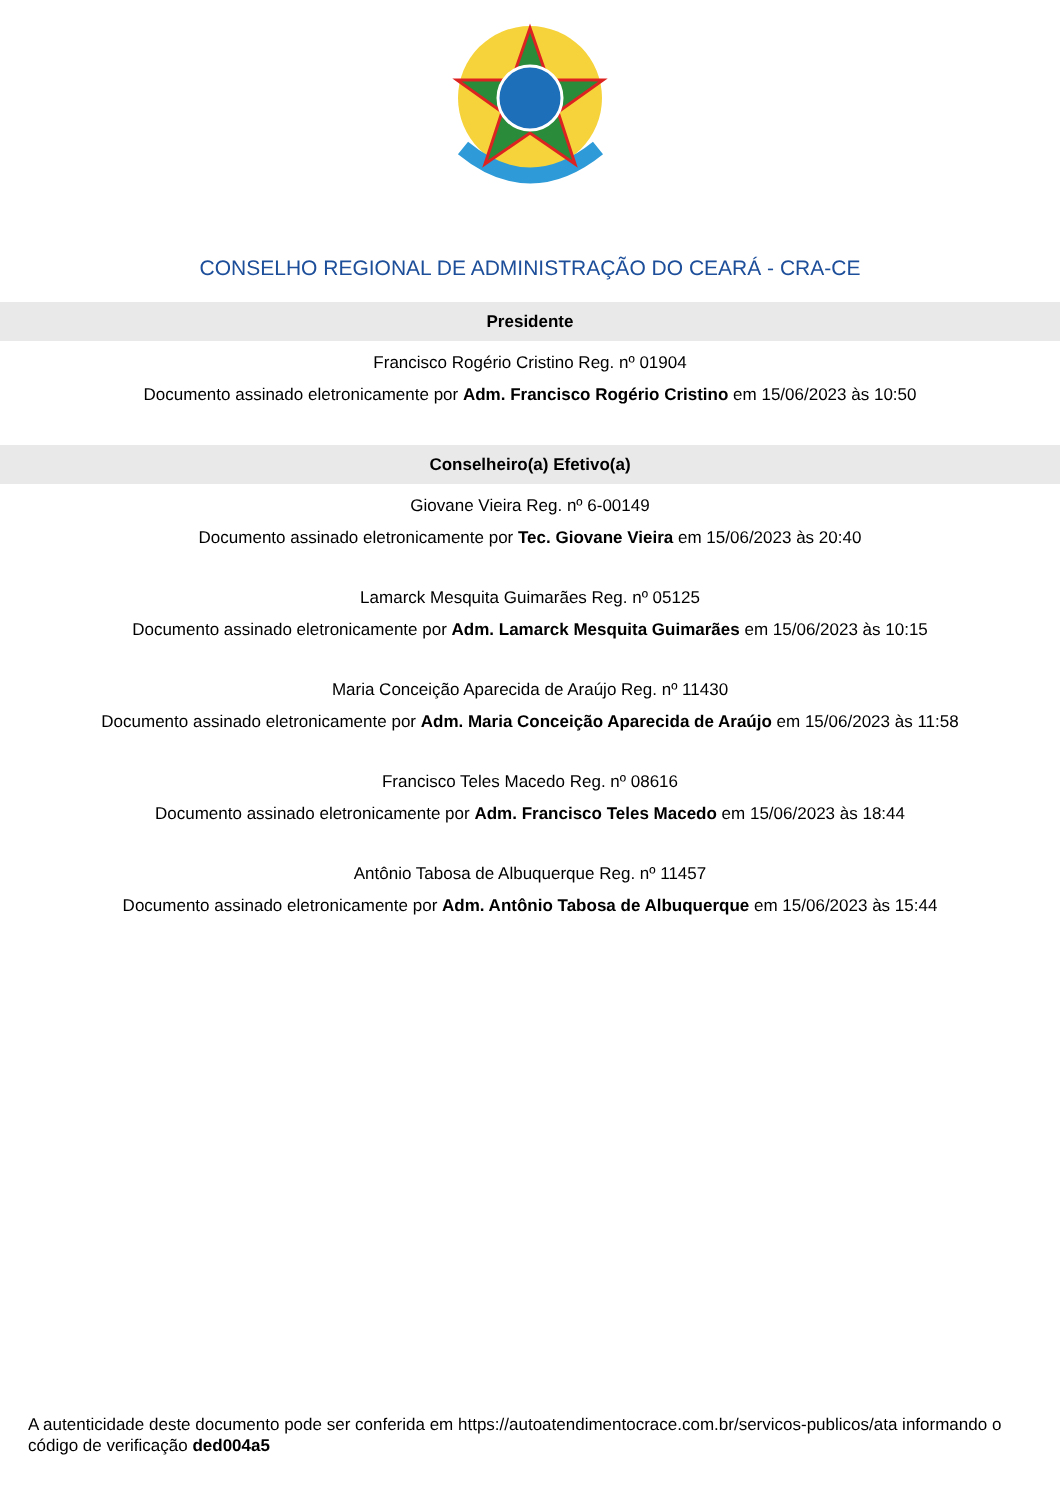CONSELHO REGIONAL DE ADMINISTRAÇÃO DO CEARÁ - CRA-CE
Presidente
Francisco Rogério Cristino Reg. nº 01904
Documento assinado eletronicamente por Adm. Francisco Rogério Cristino em 15/06/2023 às 10:50
Conselheiro(a) Efetivo(a)
Giovane Vieira Reg. nº 6-00149
Documento assinado eletronicamente por Tec. Giovane Vieira em 15/06/2023 às 20:40
Lamarck Mesquita Guimarães Reg. nº 05125
Documento assinado eletronicamente por Adm. Lamarck Mesquita Guimarães em 15/06/2023 às 10:15
Maria Conceição Aparecida de Araújo Reg. nº 11430
Documento assinado eletronicamente por Adm. Maria Conceição Aparecida de Araújo em 15/06/2023 às 11:58
Francisco Teles Macedo Reg. nº 08616
Documento assinado eletronicamente por Adm. Francisco Teles Macedo em 15/06/2023 às 18:44
Antônio Tabosa de Albuquerque Reg. nº 11457
Documento assinado eletronicamente por Adm. Antônio Tabosa de Albuquerque em 15/06/2023 às 15:44
A autenticidade deste documento pode ser conferida em https://autoatendimentocrace.com.br/servicos-publicos/ata informando o código de verificação ded004a5